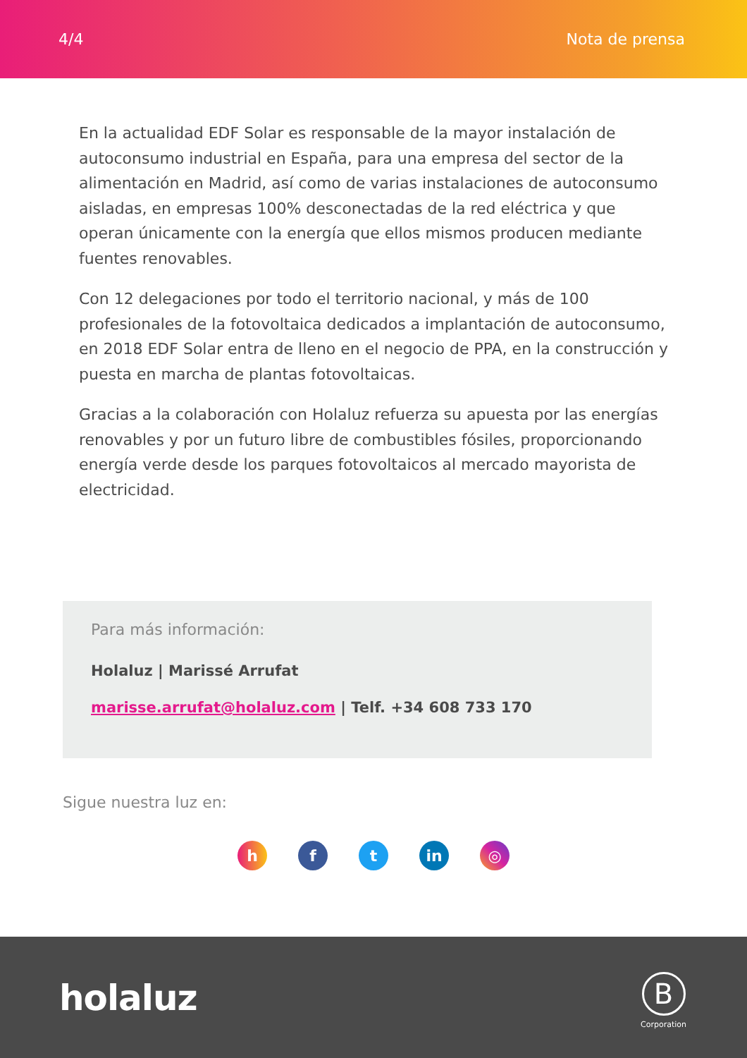4/4 Nota de prensa
En la actualidad EDF Solar es responsable de la mayor instalación de autoconsumo industrial en España, para una empresa del sector de la alimentación en Madrid, así como de varias instalaciones de autoconsumo aisladas, en empresas 100% desconectadas de la red eléctrica y que operan únicamente con la energía que ellos mismos producen mediante fuentes renovables.
Con 12 delegaciones por todo el territorio nacional, y más de 100 profesionales de la fotovoltaica dedicados a implantación de autoconsumo, en 2018 EDF Solar entra de lleno en el negocio de PPA, en la construcción y puesta en marcha de plantas fotovoltaicas.
Gracias a la colaboración con Holaluz refuerza su apuesta por las energías renovables y por un futuro libre de combustibles fósiles, proporcionando energía verde desde los parques fotovoltaicos al mercado mayorista de electricidad.
Para más información:
Holaluz | Marissé Arrufat
marisse.arrufat@holaluz.com | Telf. +34 608 733 170
Sigue nuestra luz en:
h f t in ◎
holaluz
B
Corporation